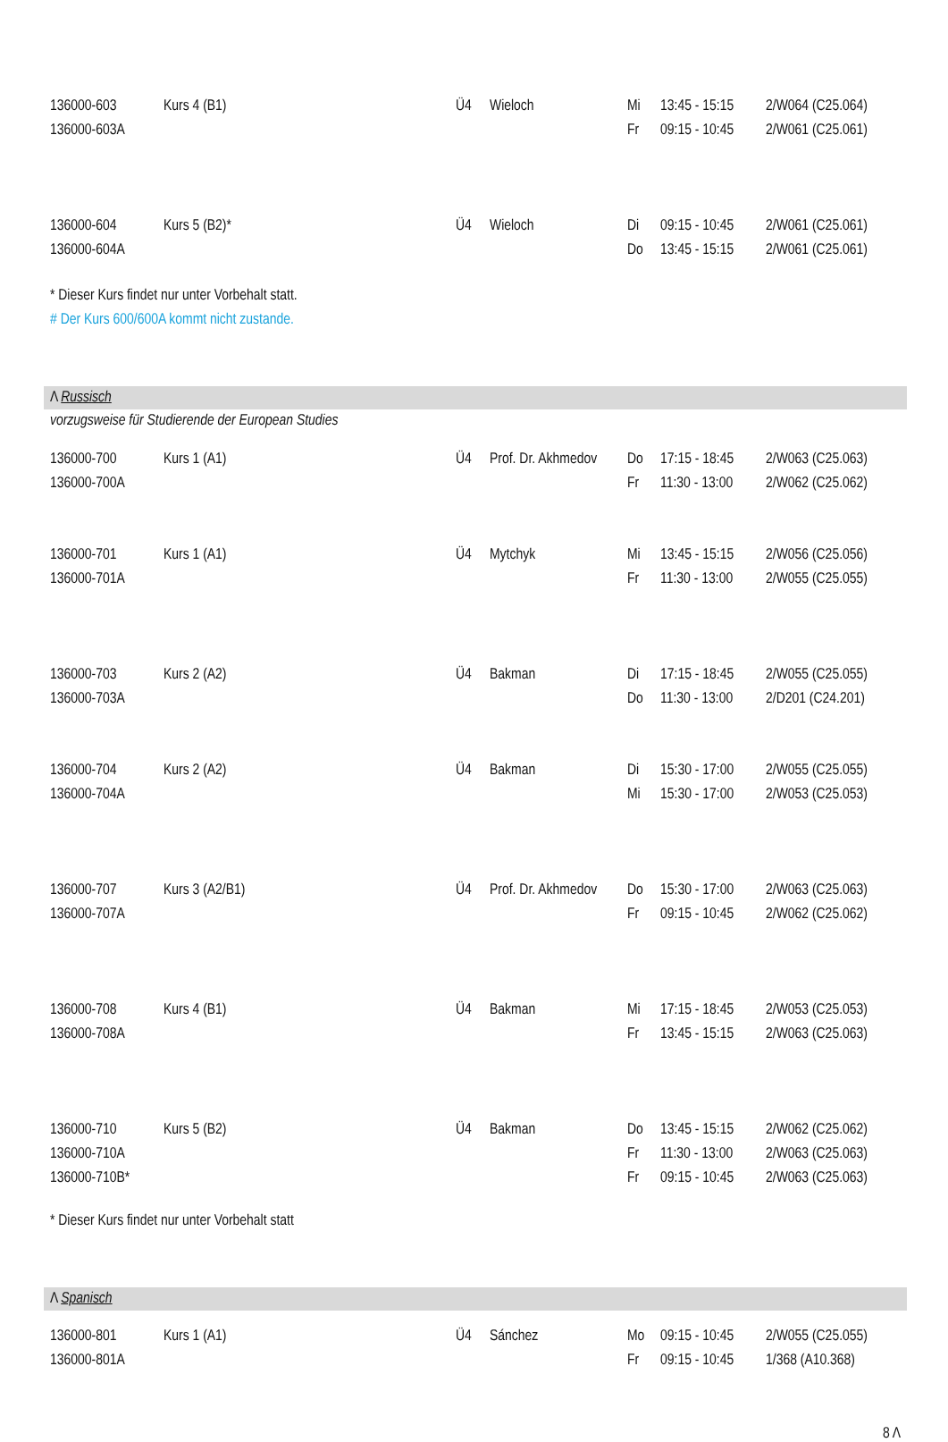| 136000-603 | Kurs 4 (B1) | Ü4 | Wieloch | Mi | 13:45 - 15:15 | 2/W064 (C25.064) |
| 136000-603A | | | | Fr | 09:15 - 10:45 | 2/W061 (C25.061) |
| 136000-604 | Kurs 5 (B2)* | Ü4 | Wieloch | Di | 09:15 - 10:45 | 2/W061 (C25.061) |
| 136000-604A | | | | Do | 13:45 - 15:15 | 2/W061 (C25.061) |
* Dieser Kurs findet nur unter Vorbehalt statt.
# Der Kurs 600/600A kommt nicht zustande.
Λ Russisch
vorzugsweise für Studierende der European Studies
| 136000-700 | Kurs 1 (A1) | Ü4 | Prof. Dr. Akhmedov | Do | 17:15 - 18:45 | 2/W063 (C25.063) |
| 136000-700A | | | | Fr | 11:30 - 13:00 | 2/W062 (C25.062) |
| 136000-701 | Kurs 1 (A1) | Ü4 | Mytchyk | Mi | 13:45 - 15:15 | 2/W056 (C25.056) |
| 136000-701A | | | | Fr | 11:30 - 13:00 | 2/W055 (C25.055) |
| 136000-703 | Kurs 2 (A2) | Ü4 | Bakman | Di | 17:15 - 18:45 | 2/W055 (C25.055) |
| 136000-703A | | | | Do | 11:30 - 13:00 | 2/D201 (C24.201) |
| 136000-704 | Kurs 2 (A2) | Ü4 | Bakman | Di | 15:30 - 17:00 | 2/W055 (C25.055) |
| 136000-704A | | | | Mi | 15:30 - 17:00 | 2/W053 (C25.053) |
| 136000-707 | Kurs 3 (A2/B1) | Ü4 | Prof. Dr. Akhmedov | Do | 15:30 - 17:00 | 2/W063 (C25.063) |
| 136000-707A | | | | Fr | 09:15 - 10:45 | 2/W062 (C25.062) |
| 136000-708 | Kurs 4 (B1) | Ü4 | Bakman | Mi | 17:15 - 18:45 | 2/W053 (C25.053) |
| 136000-708A | | | | Fr | 13:45 - 15:15 | 2/W063 (C25.063) |
| 136000-710 | Kurs 5 (B2) | Ü4 | Bakman | Do | 13:45 - 15:15 | 2/W062 (C25.062) |
| 136000-710A | | | | Fr | 11:30 - 13:00 | 2/W063 (C25.063) |
| 136000-710B* | | | | Fr | 09:15 - 10:45 | 2/W063 (C25.063) |
* Dieser Kurs findet nur unter Vorbehalt statt
Λ Spanisch
| 136000-801 | Kurs 1 (A1) | Ü4 | Sánchez | Mo | 09:15 - 10:45 | 2/W055 (C25.055) |
| 136000-801A | | | | Fr | 09:15 - 10:45 | 1/368 (A10.368) |
8 Λ